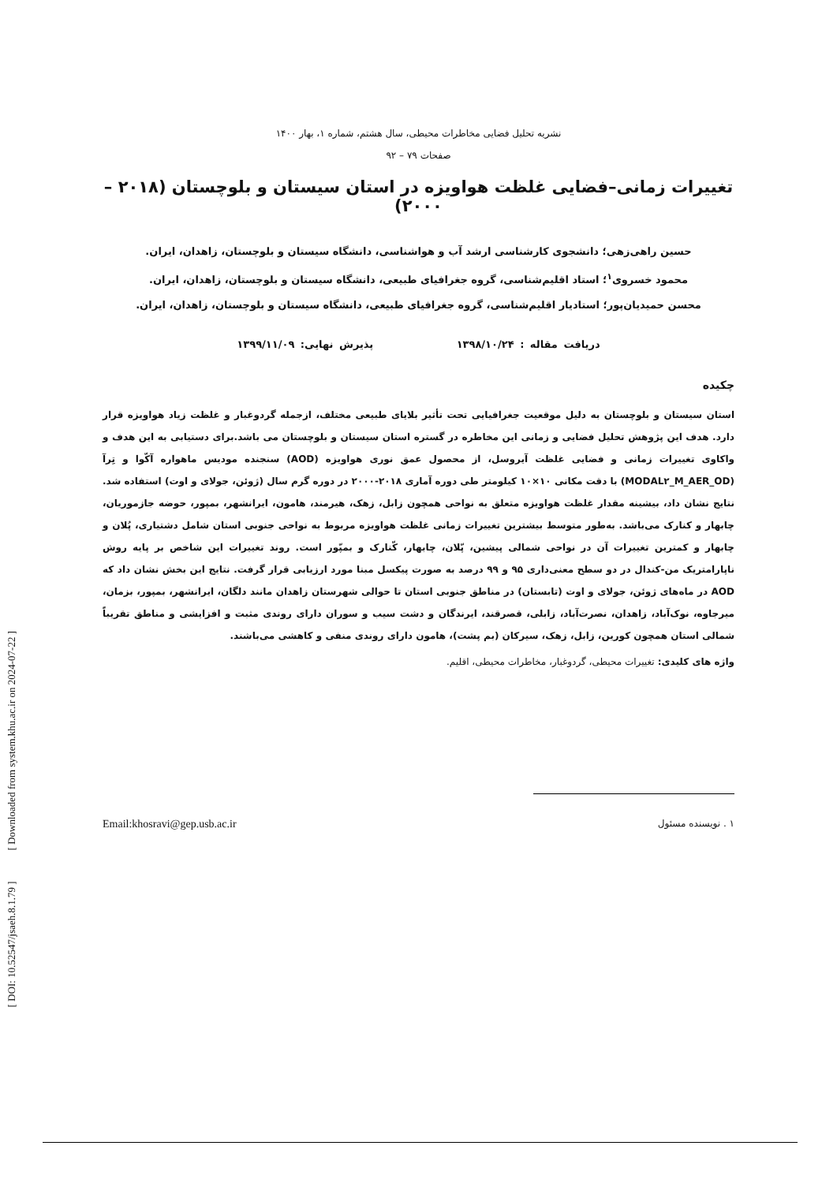نشریه تحلیل فضایی مخاطرات محیطی، سال هشتم، شماره ۱، بهار ۱۴۰۰
صفحات ۷۹ – ۹۲
تغییرات زمانی–فضایی غلظت هواویزه در استان سیستان و بلوچستان (۲۰۱۸ – ۲۰۰۰)
حسین راهی‌زهی؛ دانشجوی کارشناسی ارشد آب و هواشناسی، دانشگاه سیستان و بلوچستان، زاهدان، ایران.
محمود خسروی<sup>۱</sup>؛ استاد اقلیم‌شناسی، گروه جغرافیای طبیعی، دانشگاه سیستان و بلوچستان، زاهدان، ایران.
محسن حمیدیان‌پور؛ استادیار اقلیم‌شناسی، گروه جغرافیای طبیعی، دانشگاه سیستان و بلوچستان، زاهدان، ایران.
دریافت مقاله : ۱۳۹۸/۱۰/۲۴ پذیرش نهایی: ۱۳۹۹/۱۱/۰۹
چکیده
استان سیستان و بلوچستان به دلیل موقعیت جغرافیایی تحت تأثیر بلایای طبیعی مختلف، ازجمله گردوغبار و غلظت زیاد هواویزه قرار دارد. هدف این پژوهش تحلیل فضایی و زمانی این مخاطره در گستره استان سیستان و بلوچستان می باشد.برای دستیابی به این هدف و واکاوی تغییرات زمانی و فضایی غلظت آیروسل، از محصول عمق نوری هواویزه (AOD) سنجنده مودیس ماهواره آکّوا و تِرآ (MODAL۲_M_AER_OD) با دقت مکانی ۱۰×۱۰ کیلومتر طی دوره آماری ۲۰۱۸-۲۰۰۰ در دوره گرم سال (ژوئن، جولای و اوت) استفاده شد. نتایج نشان داد، بیشینه مقدار غلظت هواویزه متعلق به نواحی همچون زابل، زهک، هیرمند، هامون، ایرانشهر، بمپور، حوضه جازموریان، چابهار و کنارک می‌باشد. به‌طور متوسط بیشترین تغییرات زمانی غلظت هواویزه مربوط به نواحی جنوبی استان شامل دشتیاری، پُلان و چابهار و کمترین تغییرات آن در نواحی شمالی پیشین، پّلان، چابهار، کّنارک و بمپّور است. روند تغییرات این شاخص بر پایه روش ناپارامتریک من-کندال در دو سطح معنی‌داری ۹۵ و ۹۹ درصد به صورت پیکسل مبنا مورد ارزیابی قرار گرفت. نتایج این بخش نشان داد که AOD در ماه‌های ژوئن، جولای و اوت (تابستان) در مناطق جنوبی استان تا حوالی شهرستان زاهدان مانند دلگان، ایرانشهر، بمپور، بزمان، میرجاوه، نوک‌آباد، زاهدان، نصرت‌آباد، زابلی، قصرقند، ایرندگان و دشت سیب و سوران دارای روندی مثبت و افزایشی و مناطق تقریباً شمالی استان همچون کورین، زابل، زهک، سیرکان (بم پشت)، هامون دارای روندی منفی و کاهشی می‌باشند.
واژه های کلیدی: تغییرات محیطی، گردوغبار، مخاطرات محیطی، اقلیم.
۱ . نویسنده مسئول Email:khosravi@gep.usb.ac.ir
[ DOI: 10.52547/jsaeh.8.1.79 ] [ Downloaded from system.khu.ac.ir on 2024-07-22 ]